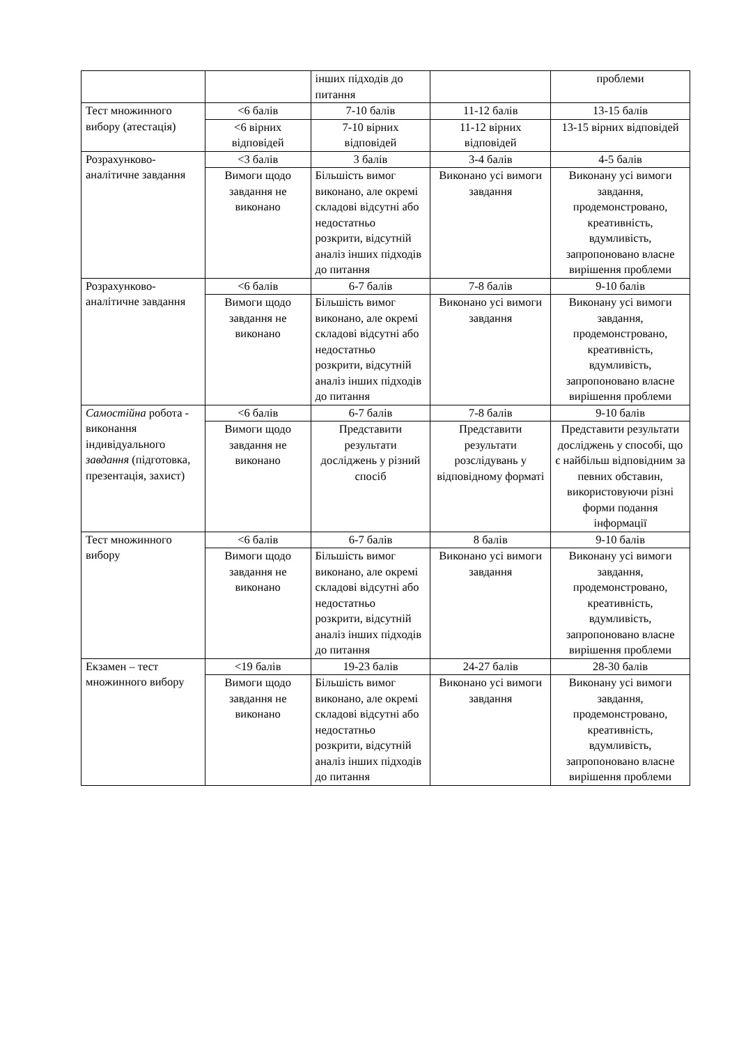| | | інших підходів до питання | | проблеми |
| Тест множинного вибору (атестація) | <6 балів | 7-10 балів | 11-12 балів | 13-15 балів |
| | <6 вірних відповідей | 7-10 вірних відповідей | 11-12 вірних відповідей | 13-15 вірних відповідей |
| Розрахунково-аналітичне завдання | <3 балів | 3 балів | 3-4 балів | 4-5 балів |
| | Вимоги щодо завдання не виконано | Більшість вимог виконано, але окремі складові відсутні або недостатньо розкрити, відсутній аналіз інших підходів до питання | Виконано усі вимоги завдання | Виконану усі вимоги завдання, продемонстровано, креативність, вдумливість, запропоновано власне вирішення проблеми |
| Розрахунково-аналітичне завдання | <6 балів | 6-7 балів | 7-8 балів | 9-10 балів |
| | Вимоги щодо завдання не виконано | Більшість вимог виконано, але окремі складові відсутні або недостатньо розкрити, відсутній аналіз інших підходів до питання | Виконано усі вимоги завдання | Виконану усі вимоги завдання, продемонстровано, креативність, вдумливість, запропоновано власне вирішення проблеми |
| Самостійна робота - виконання індивідуального завдання (підготовка, презентація, захист) | <6 балів | 6-7 балів | 7-8 балів | 9-10 балів |
| | Вимоги щодо завдання не виконано | Представити результати досліджень у різний спосіб | Представити результати розслідувань у відповідному форматі | Представити результати досліджень у способі, що є найбільш відповідним за певних обставин, використовуючи різні форми подання інформації |
| Тест множинного вибору | <6 балів | 6-7 балів | 8 балів | 9-10 балів |
| | Вимоги щодо завдання не виконано | Більшість вимог виконано, але окремі складові відсутні або недостатньо розкрити, відсутній аналіз інших підходів до питання | Виконано усі вимоги завдання | Виконану усі вимоги завдання, продемонстровано, креативність, вдумливість, запропоновано власне вирішення проблеми |
| Екзамен – тест множинного вибору | <19 балів | 19-23 балів | 24-27 балів | 28-30 балів |
| | Вимоги щодо завдання не виконано | Більшість вимог виконано, але окремі складові відсутні або недостатньо розкрити, відсутній аналіз інших підходів до питання | Виконано усі вимоги завдання | Виконану усі вимоги завдання, продемонстровано, креативність, вдумливість, запропоновано власне вирішення проблеми |